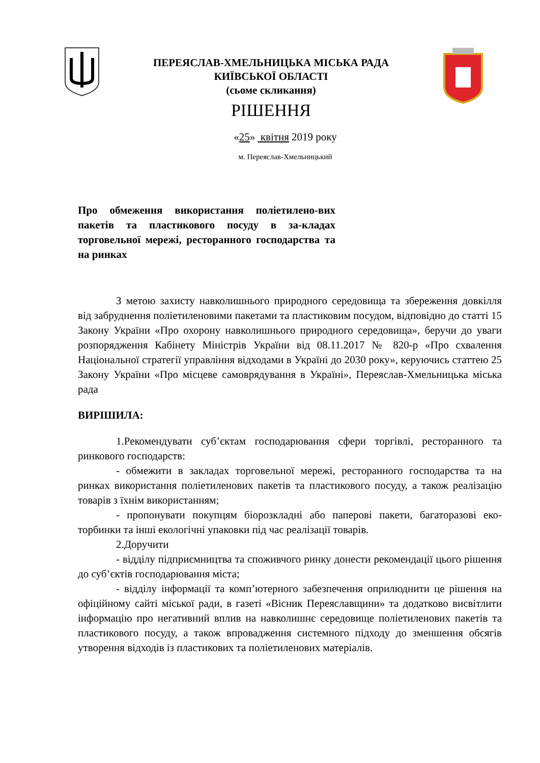ПЕРЕЯСЛАВ-ХМЕЛЬНИЦЬКА МІСЬКА РАДА
КИЇВСЬКОЇ ОБЛАСТІ
(сьоме скликання)
РІШЕННЯ
«25» квітня 2019 року
м. Переяслав-Хмельницький
Про обмеження використання поліетилено-вих пакетів та пластикового посуду в за-кладах торговельної мережі, ресторанного господарства та на ринках
З метою захисту навколишнього природного середовища та збереження довкілля від забруднення поліетиленовими пакетами та пластиковим посудом, відповідно до статті 15 Закону України «Про охорону навколишнього природного середовища», беручи до уваги розпорядження Кабінету Міністрів України від 08.11.2017 № 820-р «Про схвалення Національної стратегії управління відходами в Україні до 2030 року», керуючись статтею 25 Закону України «Про місцеве самоврядування в Україні», Переяслав-Хмельницька міська рада
ВИРІШИЛА:
1.Рекомендувати суб’єктам господарювання сфери торгівлі, ресторанного та ринкового господарств:
- обмежити в закладах торговельної мережі, ресторанного господарства та на ринках використання поліетиленових пакетів та пластикового посуду, а також реалізацію товарів з їхнім використанням;
- пропонувати покупцям біорозкладні або паперові пакети, багаторазові еко-торбинки та інші екологічні упаковки під час реалізації товарів.
2.Доручити
- відділу підприємництва та споживчого ринку донести рекомендації цього рішення до суб’єктів господарювання міста;
- відділу інформації та комп’ютерного забезпечення оприлюднити це рішення на офіційному сайті міської ради, в газеті «Вісник Переяславщини» та додатково висвітлити інформацію про негативний вплив на навколишнє середовище поліетиленових пакетів та пластикового посуду, а також впровадження системного підходу до зменшення обсягів утворення відходів із пластикових та поліетиленових матеріалів.